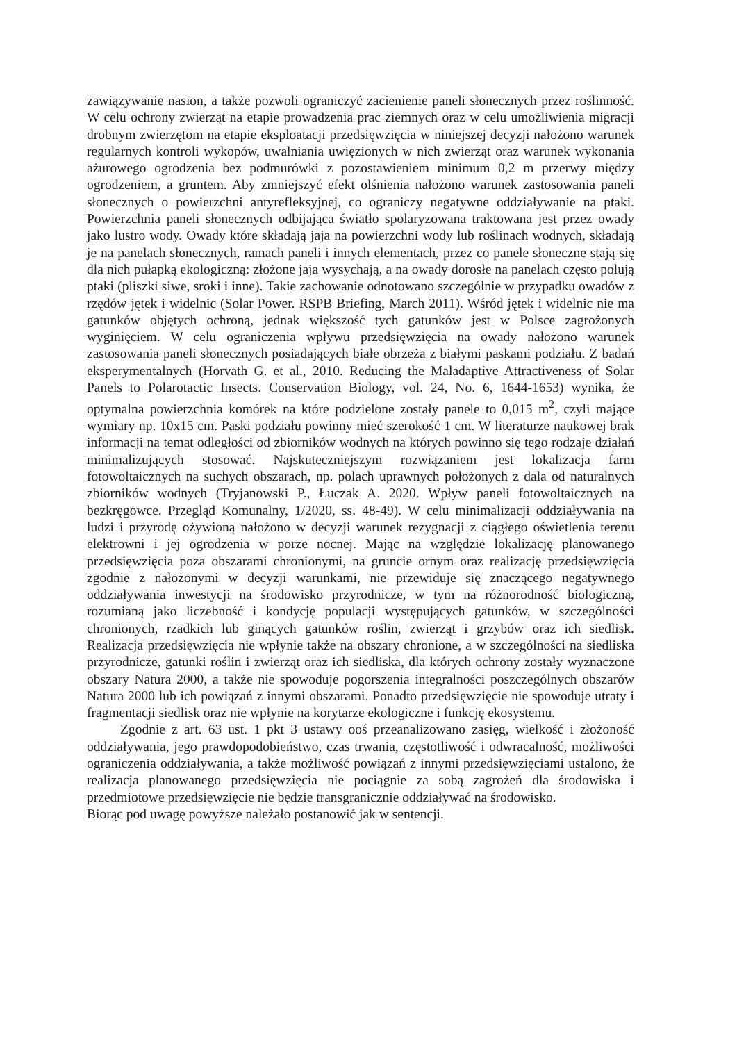zawiązywanie nasion, a także pozwoli ograniczyć zacienienie paneli słonecznych przez roślinność. W celu ochrony zwierząt na etapie prowadzenia prac ziemnych oraz w celu umożliwienia migracji drobnym zwierzętom na etapie eksploatacji przedsięwzięcia w niniejszej decyzji nałożono warunek regularnych kontroli wykopów, uwalniania uwięzionych w nich zwierząt oraz warunek wykonania ażurowego ogrodzenia bez podmurówki z pozostawieniem minimum 0,2 m przerwy między ogrodzeniem, a gruntem. Aby zmniejszyć efekt olśnienia nałożono warunek zastosowania paneli słonecznych o powierzchni antyrefleksyjnej, co ograniczy negatywne oddziaływanie na ptaki. Powierzchnia paneli słonecznych odbijająca światło spolaryzowana traktowana jest przez owady jako lustro wody. Owady które składają jaja na powierzchni wody lub roślinach wodnych, składają je na panelach słonecznych, ramach paneli i innych elementach, przez co panele słoneczne stają się dla nich pułapką ekologiczną: złożone jaja wysychają, a na owady dorosłe na panelach często polują ptaki (pliszki siwe, sroki i inne). Takie zachowanie odnotowano szczególnie w przypadku owadów z rzędów jętek i widelnic (Solar Power. RSPB Briefing, March 2011). Wśród jętek i widelnic nie ma gatunków objętych ochroną, jednak większość tych gatunków jest w Polsce zagrożonych wyginięciem. W celu ograniczenia wpływu przedsięwzięcia na owady nałożono warunek zastosowania paneli słonecznych posiadających białe obrzeża z białymi paskami podziału. Z badań eksperymentalnych (Horvath G. et al., 2010. Reducing the Maladaptive Attractiveness of Solar Panels to Polarotactic Insects. Conservation Biology, vol. 24, No. 6, 1644-1653) wynika, że optymalna powierzchnia komórek na które podzielone zostały panele to 0,015 m<sup>2</sup>, czyli mające wymiary np. 10x15 cm. Paski podziału powinny mieć szerokość 1 cm. W literaturze naukowej brak informacji na temat odległości od zbiorników wodnych na których powinno się tego rodzaje działań minimalizujących stosować. Najskuteczniejszym rozwiązaniem jest lokalizacja farm fotowoltaicznych na suchych obszarach, np. polach uprawnych położonych z dala od naturalnych zbiorników wodnych (Tryjanowski P., Łuczak A. 2020. Wpływ paneli fotowoltaicznych na bezkręgowce. Przegląd Komunalny, 1/2020, ss. 48-49). W celu minimalizacji oddziaływania na ludzi i przyrodę ożywioną nałożono w decyzji warunek rezygnacji z ciągłego oświetlenia terenu elektrowni i jej ogrodzenia w porze nocnej. Mając na względzie lokalizację planowanego przedsięwzięcia poza obszarami chronionymi, na gruncie ornym oraz realizację przedsięwzięcia zgodnie z nałożonymi w decyzji warunkami, nie przewiduje się znaczącego negatywnego oddziaływania inwestycji na środowisko przyrodnicze, w tym na różnorodność biologiczną, rozumianą jako liczebność i kondycję populacji występujących gatunków, w szczególności chronionych, rzadkich lub ginących gatunków roślin, zwierząt i grzybów oraz ich siedlisk. Realizacja przedsięwzięcia nie wpłynie także na obszary chronione, a w szczególności na siedliska przyrodnicze, gatunki roślin i zwierząt oraz ich siedliska, dla których ochrony zostały wyznaczone obszary Natura 2000, a także nie spowoduje pogorszenia integralności poszczególnych obszarów Natura 2000 lub ich powiązań z innymi obszarami. Ponadto przedsięwzięcie nie spowoduje utraty i fragmentacji siedlisk oraz nie wpłynie na korytarze ekologiczne i funkcję ekosystemu.
Zgodnie z art. 63 ust. 1 pkt 3 ustawy ooś przeanalizowano zasięg, wielkość i złożoność oddziaływania, jego prawdopodobieństwo, czas trwania, częstotliwość i odwracalność, możliwości ograniczenia oddziaływania, a także możliwość powiązań z innymi przedsięwzięciami ustalono, że realizacja planowanego przedsięwzięcia nie pociągnie za sobą zagrożeń dla środowiska i przedmiotowe przedsięwzięcie nie będzie transgranicznie oddziaływać na środowisko.
Biorąc pod uwagę powyższe należało postanowić jak w sentencji.